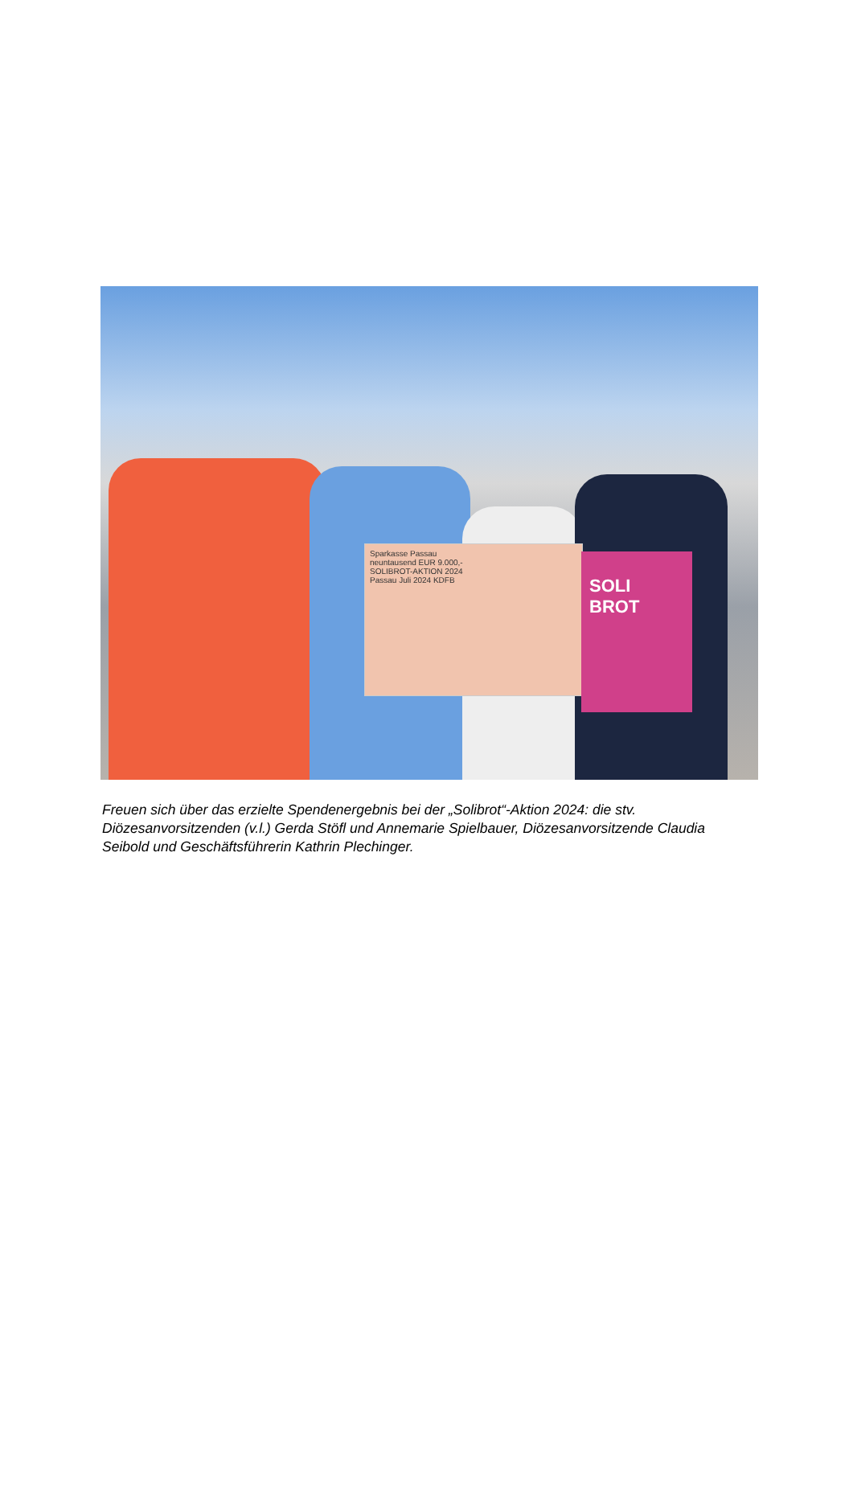Sparkasse Passau
neuntausend EUR 9.000,-
SOLIBROT-AKTION 2024
Passau Juli 2024 KDFB
SOLI BROT
Freuen sich über das erzielte Spendenergebnis bei der „Solibrot“-Aktion 2024: die stv. Diözesanvorsitzenden (v.l.) Gerda Stöfl und Annemarie Spielbauer, Diözesanvorsitzende Claudia Seibold und Geschäftsführerin Kathrin Plechinger.